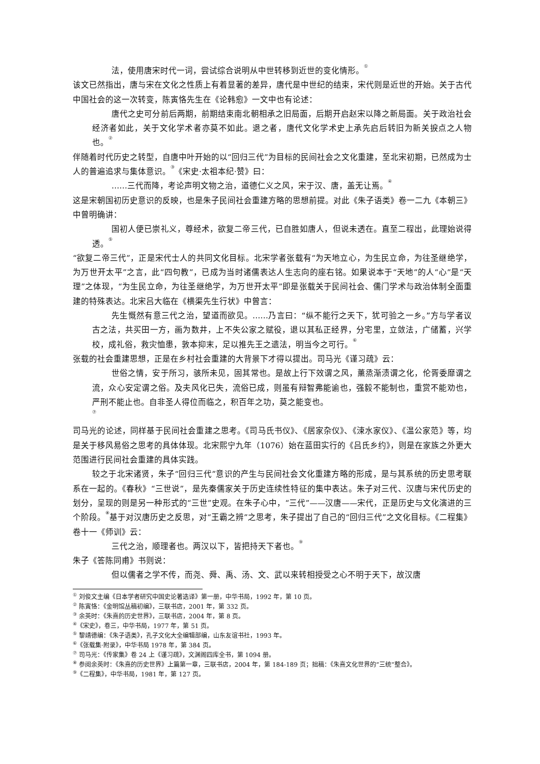法，使用唐宋时代一词，尝试综合说明从中世转移到近世的变化情形。<sup>①</sup>
该文已然指出，唐与宋在文化之性质上有着显著的差异，唐代是中世纪的结束，宋代则是近世的开始。关于古代中国社会的这一次转变，陈寅恪先生在《论韩愈》一文中也有论述：
唐代之史可分前后两期，前期结束南北朝相承之旧局面，后期开启赵宋以降之新局面。关于政治社会经济者如此，关于文化学术者亦莫不如此。退之者，唐代文化学术史上承先启后转旧为新关捩点之人物也。<sup>②</sup>
伴随着时代历史之转型，自唐中叶开始的以“回归三代”为目标的民间社会之文化重建，至北宋初期，已然成为士人的普遍追求与集体意识。<sup>③</sup>《宋史·太祖本纪·赞》曰：
……三代而降，考论声明文物之治，道德仁义之风，宋于汉、唐，盖无让焉。<sup>④</sup>
这是宋朝国初历史意识的反映，也是朱子民间社会重建方略的思想前提。对此《朱子语类》卷一二九《本朝三》中曾明确讲：
国初人便已崇礼义，尊经术，欲复二帝三代，已自胜如唐人，但说未透在。直至二程出，此理始说得透。<sup>⑤</sup>
“欲复二帝三代”，正是宋代士人的共同文化目标。北宋学者张载有“为天地立心，为生民立命，为往圣继绝学，为万世开太平”之言，此“四句教”，已成为当时诸儒表达人生志向的座右铭。如果说本于“天地”的人“心”是“天理”之体现，“为生民立命，为往圣继绝学，为万世开太平”即是张载关于民间社会、儒门学术与政治体制全面重建的特殊表达。北宋吕大临在《横渠先生行状》中曾言：
先生慨然有意三代之治，望道而欲见。……乃言曰：“纵不能行之天下，犹可验之一乡。”方与学者议古之法，共买田一方，画为数井，上不失公家之赋役，退以其私正经界，分宅里，立敛法，广储蓄，兴学校，成礼俗，救灾恤患，敦本抑末，足以推先王之遗法，明当今之可行。<sup>⑥</sup>
张载的社会重建思想，正是在乡村社会重建的大背景下才得以提出。司马光《谨习疏》云：
世俗之情，安于所习，骇所未见，固其常也。是故上行下效谓之风，薰烝渐渍谓之化，伦胥委靡谓之流，众心安定谓之俗。及夫风化已失，流俗已成，则虽有辩智弗能谕也，强毅不能制也，重赏不能劝也，严刑不能止也。自非圣人得位而临之，积百年之功，莫之能变也。
<sup>⑦</sup>
司马光的论述，同样基于民间社会重建之思考。《司马氏书仪》、《居家杂仪》、《涑水家仪》、《温公家范》等，均是关于移风易俗之思考的具体体现。北宋熙宁九年（1076）始在蓝田实行的《吕氏乡约》，则是在家族之外更大范围进行民间社会重建的具体实践。
较之于北宋诸贤，朱子“回归三代”意识的产生与民间社会文化重建方略的形成，是与其系统的历史思考联系在一起的。《春秋》“三世说”，是先秦儒家关于历史连续性特征的集中表达。朱子对三代、汉唐与宋代历史的划分，呈现的则是另一种形式的“三世”史观。在朱子心中，“三代”——汉唐——宋代，正是历史与文化演进的三个阶段。<sup>⑧</sup>基于对汉唐历史之反思，对“王霸之辨”之思考，朱子提出了自己的“回归三代”之文化目标。《二程集》卷十一《师训》云：
三代之治，顺理者也。两汉以下，皆把持天下者也。<sup>⑨</sup>
朱子《答陈同甫》书则说：
但以儒者之学不传，而尧、舜、禹、汤、文、武以来转相授受之心不明于天下，故汉唐
<sup>①</sup> 刘俊文主编《日本学者研究中国史论著选译》第一册，中华书局，1992 年，第 10 页。
<sup>②</sup> 陈寅恪：《金明馆丛稿初编》，三联书店，2001 年，第 332 页。
<sup>③</sup> 余英时：《朱熹的历史世界》，三联书店，2004 年，第 8 页。
<sup>④</sup>《宋史》，卷三，中华书局，1977 年，第 51 页。
<sup>⑤</sup> 黎靖德编：《朱子语类》，孔子文化大全编辑部编，山东友谊书社，1993 年。
<sup>⑥</sup>《张载集·附录》，中华书局 1978 年，第 384 页。
<sup>⑦</sup> 司马光：《传家集》卷 24 上《谨习疏》，文渊阁四库全书，第 1094 册。
<sup>⑧</sup> 参阅余英时：《朱熹的历史世界》上篇第一章，三联书店，2004 年，第 184-189 页；拙稿：《朱熹文化世界的“三统”整合》。
<sup>⑨</sup>《二程集》，中华书局，1981 年，第 127 页。